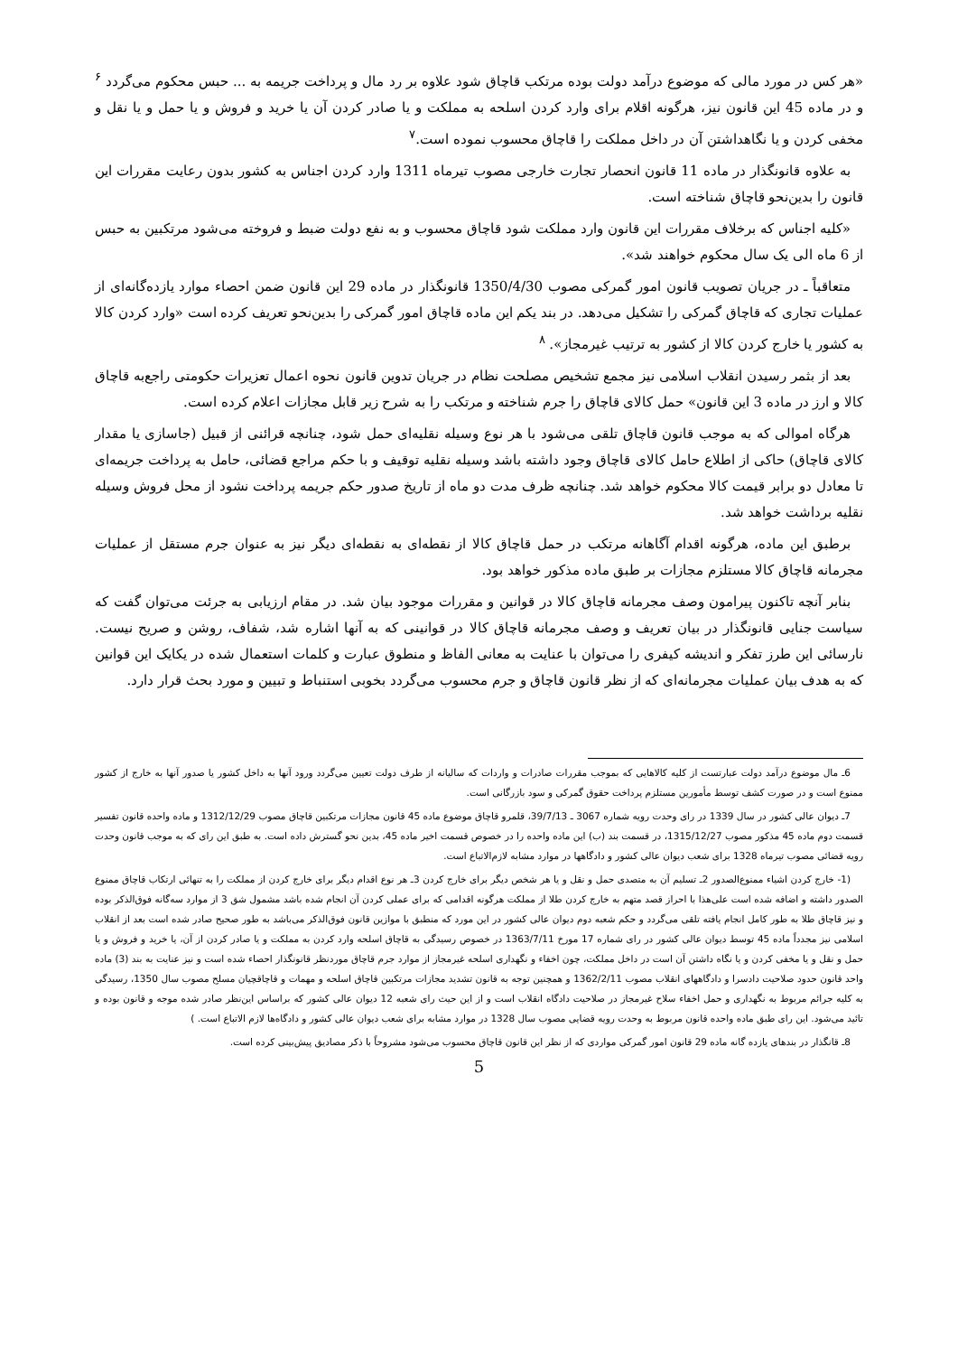«هر کس در مورد مالی که موضوع درآمد دولت بوده مرتکب قاچاق شود علاوه بر رد مال و پرداخت جریمه به ... حبس محکوم می‌گردد <sup>۶</sup> و در ماده 45 این قانون نیز، هرگونه اقلام برای وارد کردن اسلحه به مملکت و یا صادر کردن آن یا خرید و فروش و یا حمل و یا نقل و مخفی کردن و یا نگاهداشتن آن در داخل مملکت را قاچاق محسوب نموده است.<sup>۷</sup>
به علاوه قانونگذار در ماده 11 قانون انحصار تجارت خارجی مصوب تیرماه 1311 وارد کردن اجناس به کشور بدون رعایت مقررات این قانون را بدین‌نحو قاچاق شناخته است.
«کلیه اجناس که برخلاف مقررات این قانون وارد مملکت شود قاچاق محسوب و به نفع دولت ضبط و فروخته می‌شود مرتکبین به حبس از 6 ماه الی یک سال محکوم خواهند شد».
متعاقباً ـ در جریان تصویب قانون امور گمرکی مصوب 1350/4/30 قانونگذار در ماده 29 این قانون ضمن احصاء موارد یازده‌گانه‌ای از عملیات تجاری که قاچاق گمرکی را تشکیل می‌دهد. در بند یکم این ماده قاچاق امور گمرکی را بدین‌نحو تعریف کرده است «وارد کردن کالا به کشور یا خارج کردن کالا از کشور به ترتیب غیرمجاز». <sup>۸</sup>
بعد از بثمر رسیدن انقلاب اسلامی نیز مجمع تشخیص مصلحت نظام در جریان تدوین قانون نحوه اعمال تعزیرات حکومتی راجع‌به قاچاق کالا و ارز در ماده 3 این قانون» حمل کالای قاچاق را جرم شناخته و مرتکب را به شرح زیر قابل مجازات اعلام کرده است.
هرگاه اموالی که به موجب قانون قاچاق تلقی می‌شود با هر نوع وسیله نقلیه‌ای حمل شود، چنانچه قرائنی از قبیل (جاسازی یا مقدار کالای قاچاق) حاکی از اطلاع حامل کالای قاچاق وجود داشته باشد وسیله نقلیه توقیف و با حکم مراجع قضائی، حامل به پرداخت جریمه‌ای تا معادل دو برابر قیمت کالا محکوم خواهد شد. چنانچه ظرف مدت دو ماه از تاریخ صدور حکم جریمه پرداخت نشود از محل فروش وسیله نقلیه برداشت خواهد شد.
برطبق این ماده، هرگونه اقدام آگاهانه مرتکب در حمل قاچاق کالا از نقطه‌ای به نقطه‌ای دیگر نیز به عنوان جرم مستقل از عملیات مجرمانه قاچاق کالا مستلزم مجازات بر طبق ماده مذکور خواهد بود.
بنابر آنچه تاکنون پیرامون وصف مجرمانه قاچاق کالا در قوانین و مقررات موجود بیان شد. در مقام ارزیابی به جرئت می‌توان گفت که سیاست جنایی قانونگذار در بیان تعریف و وصف مجرمانه قاچاق کالا در قوانینی که به آنها اشاره شد، شفاف، روشن و صریح نیست. نارسائی این طرز تفکر و اندیشه کیفری را می‌توان با عنایت به معانی الفاظ و منطوق عبارت و کلمات استعمال شده در یکایک این قوانین که به هدف بیان عملیات مجرمانه‌ای که از نظر قانون قاچاق و جرم محسوب می‌گردد بخوبی استنباط و تبیین و مورد بحث قرار دارد.
6ـ مال موضوع درآمد دولت عبارتست از کلیه کالاهایی که بموجب مقررات صادرات و واردات که سالیانه از طرف دولت تعیین می‌گردد ورود آنها به داخل کشور یا صدور آنها به خارج از کشور ممنوع است و در صورت کشف توسط مأمورین مستلزم پرداخت حقوق گمرکی و سود بازرگانی است.
7ـ دیوان عالی کشور در سال 1339 در رای وحدت رویه شماره 3067 ـ 39/7/13، قلمرو قاچاق موضوع ماده 45 قانون مجازات مرتکبین قاچاق مصوب 1312/12/29 و ماده واحده قانون تفسیر قسمت دوم ماده 45 مذکور مصوب 1315/12/27، در قسمت بند (ب) این ماده واحده را در خصوص قسمت اخیر ماده 45، بدین نحو گسترش داده است. به طبق این رای که به موجب قانون وحدت رویه قضائی مصوب تیرماه 1328 برای شعب دیوان عالی کشور و دادگاهها در موارد مشابه لازم‌الاتباع است.
(1- خارج کردن اشیاء ممنوع‌الصدور 2ـ تسلیم آن به متصدی حمل و نقل و یا هر شخص دیگر برای خارج کردن 3ـ هر نوع اقدام دیگر برای خارج کردن از مملکت را به تنهائی ارتکاب قاچاق ممنوع الصدور داشته و اضافه شده است علی‌هذا با احراز قصد متهم به خارج کردن طلا از مملکت هرگونه اقدامی که برای عملی کردن آن انجام شده باشد مشمول شق 3 از موارد سه‌گانه فوق‌الذکر بوده و نیز قاچاق طلا به طور کامل انجام یافته تلقی می‌گردد و حکم شعبه دوم دیوان عالی کشور در این مورد که منطبق با موازین قانون فوق‌الذکر می‌باشد به طور صحیح صادر شده است بعد از انقلاب اسلامی نیز مجدداً ماده 45 توسط دیوان عالی کشور در رای شماره 17 مورخ 1363/7/11 در خصوص رسیدگی به قاچاق اسلحه وارد کردن به مملکت و یا صادر کردن از آن، یا خرید و فروش و یا حمل و نقل و یا مخفی کردن و یا نگاه داشتن آن است در داخل مملکت، چون اخفاء و نگهداری اسلحه غیرمجاز از موارد جرم قاچاق موردنظر قانونگذار احصاء شده است و نیز عنایت به بند (3) ماده واحد قانون حدود صلاحیت دادسرا و دادگاههای انقلاب مصوب 1362/2/11 و همچنین توجه به قانون تشدید مجازات مرتکبین قاچاق اسلحه و مهمات و قاچاقچیان مسلح مصوب سال 1350، رسیدگی به کلیه جرائم مربوط به نگهداری و حمل اخفاء سلاح غیرمجاز در صلاحیت دادگاه انقلاب است و از این حیث رای شعبه 12 دیوان عالی کشور که براساس این‌نظر صادر شده موجه و قانون بوده و تائید می‌شود. این رای طبق ماده واحده قانون مربوط به وحدت رویه قضایی مصوب سال 1328 در موارد مشابه برای شعب دیوان عالی کشور و دادگاه‌ها لازم الاتباع است. )
8ـ قانگذار در بندهای یازده گانه ماده 29 قانون امور گمرکی مواردی که از نظر این قانون قاچاق محسوب می‌شود مشروحاً با ذکر مصادیق پیش‌بینی کرده است.
5